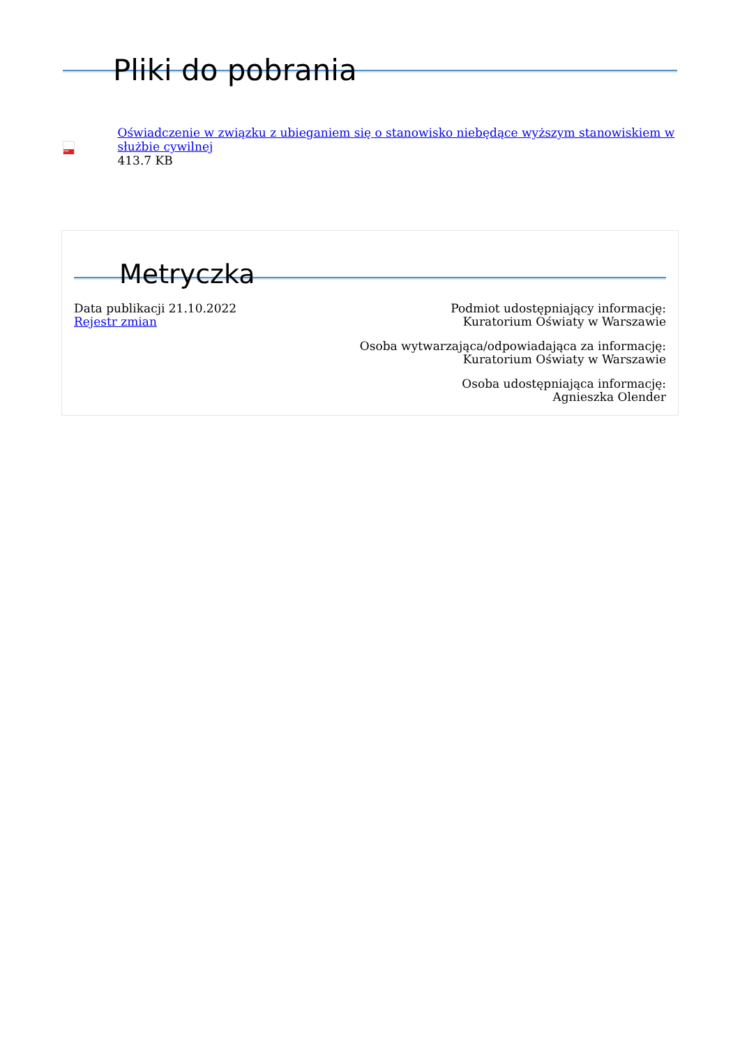Pliki do pobrania
PDF
Oświadczenie w związku z ubieganiem się o stanowisko niebędące wyższym stanowiskiem w służbie cywilnej
413.7 KB
Metryczka
Data publikacji 21.10.2022
Rejestr zmian
Podmiot udostępniający informację:
Kuratorium Oświaty w Warszawie
Osoba wytwarzająca/odpowiadająca za informację:
Kuratorium Oświaty w Warszawie
Osoba udostępniająca informację:
Agnieszka Olender